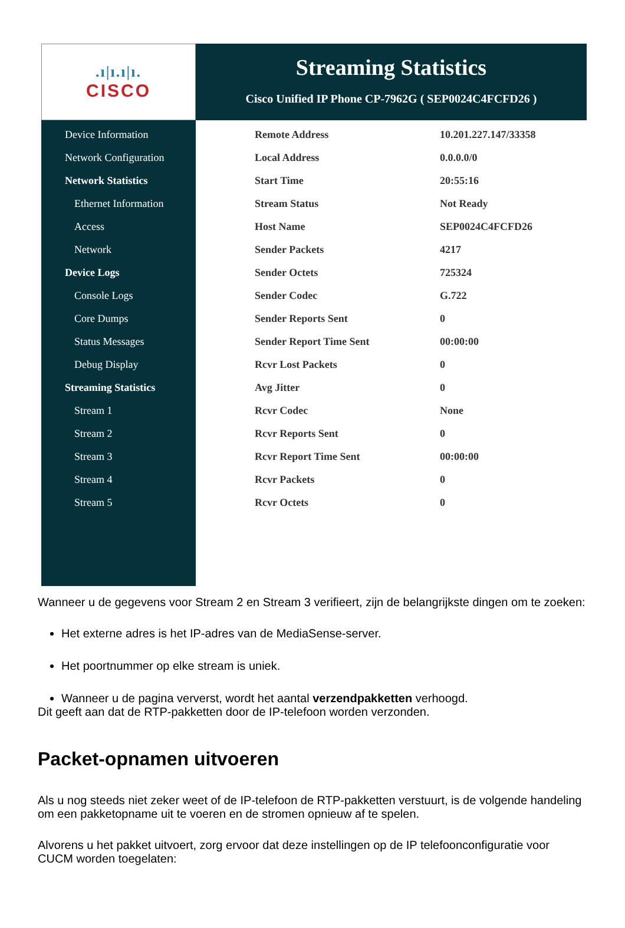.ı|ı.ı|ı.
CISCO
Streaming Statistics
Cisco Unified IP Phone CP-7962G ( SEP0024C4FCFD26 )
Device Information
Network Configuration
Network Statistics
Ethernet Information
Access
Network
Device Logs
Console Logs
Core Dumps
Status Messages
Debug Display
Streaming Statistics
Stream 1
Stream 2
Stream 3
Stream 4
Stream 5
| Remote Address | 10.201.227.147/33358 |
| Local Address | 0.0.0.0/0 |
| Start Time | 20:55:16 |
| Stream Status | Not Ready |
| Host Name | SEP0024C4FCFD26 |
| Sender Packets | 4217 |
| Sender Octets | 725324 |
| Sender Codec | G.722 |
| Sender Reports Sent | 0 |
| Sender Report Time Sent | 00:00:00 |
| Rcvr Lost Packets | 0 |
| Avg Jitter | 0 |
| Rcvr Codec | None |
| Rcvr Reports Sent | 0 |
| Rcvr Report Time Sent | 00:00:00 |
| Rcvr Packets | 0 |
| Rcvr Octets | 0 |
Wanneer u de gegevens voor Stream 2 en Stream 3 verifieert, zijn de belangrijkste dingen om te zoeken:
Het externe adres is het IP-adres van de MediaSense-server.
Het poortnummer op elke stream is uniek.
Wanneer u de pagina ververst, wordt het aantal verzendpakketten verhoogd.
Dit geeft aan dat de RTP-pakketten door de IP-telefoon worden verzonden.
Packet-opnamen uitvoeren
Als u nog steeds niet zeker weet of de IP-telefoon de RTP-pakketten verstuurt, is de volgende handeling om een pakketopname uit te voeren en de stromen opnieuw af te spelen.
Alvorens u het pakket uitvoert, zorg ervoor dat deze instellingen op de IP telefoonconfiguratie voor CUCM worden toegelaten: